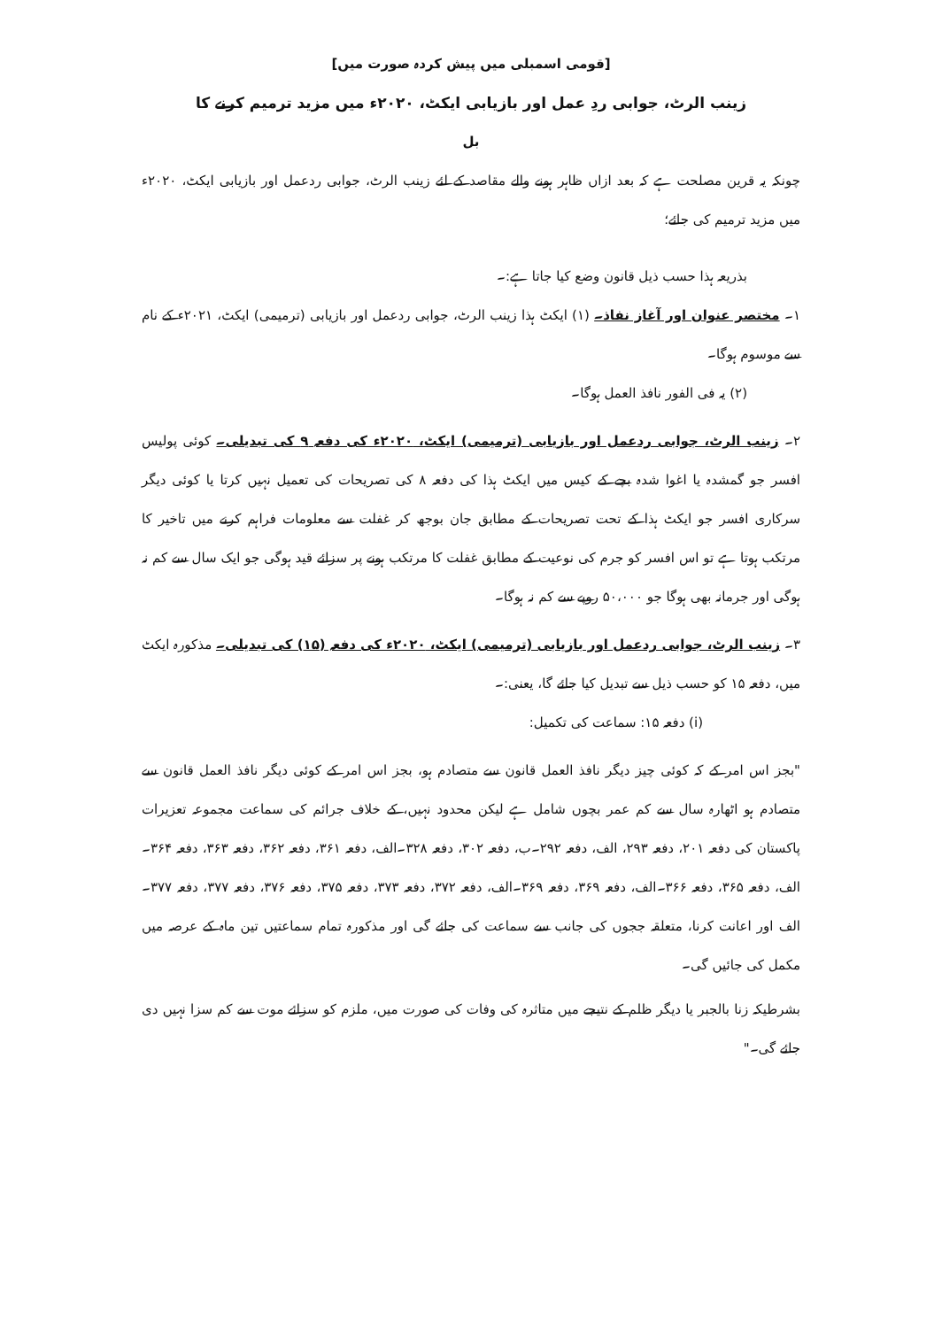[قومی اسمبلی میں پیش کردہ صورت میں]
زینب الرٹ، جوابی ردِ عمل اور بازیابی ایکٹ، ۲۰۲۰ء میں مزید ترمیم کرنے کا
بل
چونکہ یہ قرین مصلحت ہے کہ بعد ازاں ظاہر ہونے والے مقاصد کے لئے زینب الرٹ، جوابی ردعمل اور بازیابی ایکٹ، ۲۰۲۰ء میں مزید ترمیم کی جائے؛
بذریعہ ہذا حسب ذیل قانون وضع کیا جاتا ہے:۔
۱۔ مختصر عنوان اور آغاز نفاذ۔ (۱) ایکٹ ہذا زینب الرٹ، جوابی ردعمل اور بازیابی (ترمیمی) ایکٹ، ۲۰۲۱ء کے نام سے موسوم ہوگا۔
(۲) یہ فی الفور نافذ العمل ہوگا۔
۲۔ زینب الرٹ، جوابی ردعمل اور بازیابی (ترمیمی) ایکٹ، ۲۰۲۰ء کی دفعہ ۹ کی تبدیلی۔ کوئی پولیس افسر جو گمشدہ یا اغوا شدہ بچے کے کیس میں ایکٹ ہذا کی دفعہ ۸ کی تصریحات کی تعمیل نہیں کرتا یا کوئی دیگر سرکاری افسر جو ایکٹ ہذا کے تحت تصریحات کے مطابق جان بوجھ کر غفلت سے معلومات فراہم کرنے میں تاخیر کا مرتکب ہوتا ہے تو اس افسر کو جرم کی نوعیت کے مطابق غفلت کا مرتکب ہونے پر سزائے قید ہوگی جو ایک سال سے کم نہ ہوگی اور جرمانہ بھی ہوگا جو ۵۰،۰۰۰ روپے سے کم نہ ہوگا۔
۳۔ زینب الرٹ، جوابی ردعمل اور بازیابی (ترمیمی) ایکٹ، ۲۰۲۰ء کی دفعہ (۱۵) کی تبدیلی۔ مذکورہ ایکٹ میں، دفعہ ۱۵ کو حسب ذیل سے تبدیل کیا جائے گا، یعنی:۔
(i) دفعہ ۱۵: سماعت کی تکمیل:
"بجز اس امر کے کہ کوئی چیز دیگر نافذ العمل قانون سے متصادم ہو، بجز اس امر کے کوئی دیگر نافذ العمل قانون سے متصادم ہو اٹھارہ سال سے کم عمر بچوں شامل ہے لیکن محدود نہیں، کے خلاف جرائم کی سماعت مجموعہ تعزیرات پاکستان کی دفعہ ۲۰۱، دفعہ ۲۹۳، الف، دفعہ ۲۹۲۔ب، دفعہ ۳۰۲، دفعہ ۳۲۸۔الف، دفعہ ۳۶۱، دفعہ ۳۶۲، دفعہ ۳۶۳، دفعہ ۳۶۴۔الف، دفعہ ۳۶۵، دفعہ ۳۶۶۔الف، دفعہ ۳۶۹، دفعہ ۳۶۹۔الف، دفعہ ۳۷۲، دفعہ ۳۷۳، دفعہ ۳۷۵، دفعہ ۳۷۶، دفعہ ۳۷۷، دفعہ ۳۷۷۔الف اور اعانت کرنا، متعلقہ ججوں کی جانب سے سماعت کی جائے گی اور مذکورہ تمام سماعتیں تین ماہ کے عرصہ میں مکمل کی جائیں گی۔
بشرطیکہ زنا بالجبر یا دیگر ظلم کے نتیجے میں متاثرہ کی وفات کی صورت میں، ملزم کو سزائے موت سے کم سزا نہیں دی جائے گی۔"